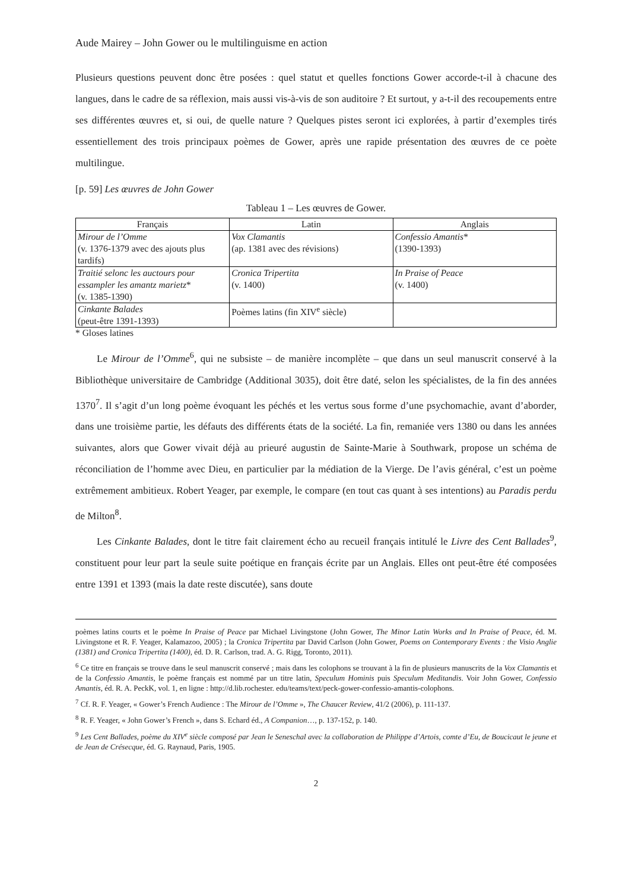Aude Mairey – John Gower ou le multilinguisme en action
Plusieurs questions peuvent donc être posées : quel statut et quelles fonctions Gower accorde-t-il à chacune des langues, dans le cadre de sa réflexion, mais aussi vis-à-vis de son auditoire ? Et surtout, y a-t-il des recoupements entre ses différentes œuvres et, si oui, de quelle nature ? Quelques pistes seront ici explorées, à partir d’exemples tirés essentiellement des trois principaux poèmes de Gower, après une rapide présentation des œuvres de ce poète multilingue.
[p. 59] Les œuvres de John Gower
Tableau 1 – Les œuvres de Gower.
| Français | Latin | Anglais |
| --- | --- | --- |
| Mirour de l’Omme (v. 1376-1379 avec des ajouts plus tardifs) | Vox Clamantis (ap. 1381 avec des révisions) | Confessio Amantis * (1390-1393) |
| Traitié selonc les auctours pour essampler les amantz marietz * (v. 1385-1390) | Cronica Tripertita (v. 1400) | In Praise of Peace (v. 1400) |
| Cinkante Balades (peut-être 1391-1393) | Poèmes latins (fin XIV<sup>e</sup> siècle) | |
* Gloses latines
Le Mirour de l’Omme<sup>6</sup>, qui ne subsiste – de manière incomplète – que dans un seul manuscrit conservé à la Bibliothèque universitaire de Cambridge (Additional 3035), doit être daté, selon les spécialistes, de la fin des années 1370<sup>7</sup>. Il s’agit d’un long poème évoquant les péchés et les vertus sous forme d’une psychomachie, avant d’aborder, dans une troisième partie, les défauts des différents états de la société. La fin, remaniée vers 1380 ou dans les années suivantes, alors que Gower vivait déjà au prieuré augustin de Sainte-Marie à Southwark, propose un schéma de réconciliation de l’homme avec Dieu, en particulier par la médiation de la Vierge. De l’avis général, c’est un poème extrêmement ambitieux. Robert Yeager, par exemple, le compare (en tout cas quant à ses intentions) au Paradis perdu de Milton<sup>8</sup>.
Les Cinkante Balades, dont le titre fait clairement écho au recueil français intitulé le Livre des Cent Ballades<sup>9</sup>, constituent pour leur part la seule suite poétique en français écrite par un Anglais. Elles ont peut-être été composées entre 1391 et 1393 (mais la date reste discutée), sans doute
poèmes latins courts et le poème In Praise of Peace par Michael Livingstone (John Gower, The Minor Latin Works and In Praise of Peace, éd. M. Livingstone et R. F. Yeager, Kalamazoo, 2005) ; la Cronica Tripertita par David Carlson (John Gower, Poems on Contemporary Events : the Visio Anglie (1381) and Cronica Tripertita (1400), éd. D. R. Carlson, trad. A. G. Rigg, Toronto, 2011).
<sup>6</sup> Ce titre en français se trouve dans le seul manuscrit conservé ; mais dans les colophons se trouvant à la fin de plusieurs manuscrits de la Vox Clamantis et de la Confessio Amantis, le poème français est nommé par un titre latin, Speculum Hominis puis Speculum Meditandis. Voir John Gower, Confessio Amantis, éd. R. A. PeckK, vol. 1, en ligne : http://d.lib.rochester. edu/teams/text/peck-gower-confessio-amantis-colophons.
<sup>7</sup> Cf. R. F. Yeager, « Gower’s French Audience : The Mirour de l’Omme », The Chaucer Review, 41/2 (2006), p. 111-137.
<sup>8</sup> R. F. Yeager, « John Gower’s French », dans S. Echard éd., A Companion…, p. 137-152, p. 140.
<sup>9</sup> Les Cent Ballades, poème du XIV<sup>e</sup> siècle composé par Jean le Seneschal avec la collaboration de Philippe d’Artois, comte d’Eu, de Boucicaut le jeune et de Jean de Crésecque, éd. G. Raynaud, Paris, 1905.
2